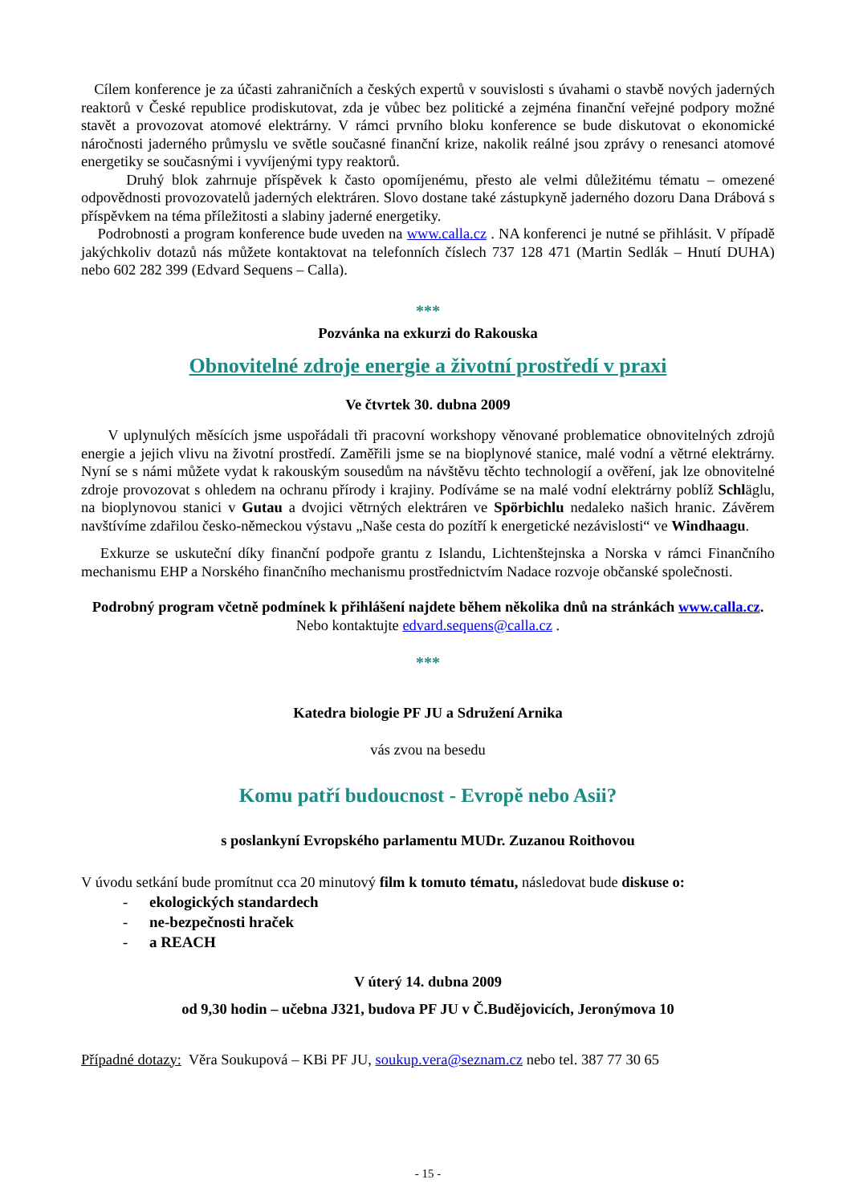Cílem konference je za účasti zahraničních a českých expertů v souvislosti s úvahami o stavbě nových jaderných reaktorů v České republice prodiskutovat, zda je vůbec bez politické a zejména finanční veřejné podpory možné stavět a provozovat atomové elektrárny. V rámci prvního bloku konference se bude diskutovat o ekonomické náročnosti jaderného průmyslu ve světle současné finanční krize, nakolik reálné jsou zprávy o renesanci atomové energetiky se současnými i vyvíjenými typy reaktorů.
Druhý blok zahrnuje příspěvek k často opomíjenému, přesto ale velmi důležitému tématu – omezené odpovědnosti provozovatelů jaderných elektráren. Slovo dostane také zástupkyně jaderného dozoru Dana Drábová s příspěvkem na téma příležitosti a slabiny jaderné energetiky.
Podrobnosti a program konference bude uveden na www.calla.cz . NA konferenci je nutné se přihlásit. V případě jakýchkoliv dotazů nás můžete kontaktovat na telefonních číslech 737 128 471 (Martin Sedlák – Hnutí DUHA) nebo 602 282 399 (Edvard Sequens – Calla).
***
Pozvánka na exkurzi do Rakouska
Obnovitelné zdroje energie a životní prostředí v praxi
Ve čtvrtek 30. dubna 2009
V uplynulých měsících jsme uspořádali tři pracovní workshopy věnované problematice obnovitelných zdrojů energie a jejich vlivu na životní prostředí. Zaměřili jsme se na bioplynové stanice, malé vodní a větrné elektrárny. Nyní se s námi můžete vydat k rakouským sousedům na návštěvu těchto technologií a ověření, jak lze obnovitelné zdroje provozovat s ohledem na ochranu přírody i krajiny. Podíváme se na malé vodní elektrárny poblíž Schläglu, na bioplynovou stanici v Gutau a dvojici větrných elektráren ve Spörbichlu nedaleko našich hranic. Závěrem navštívíme zdařilou česko-německou výstavu „Naše cesta do pozítří k energetické nezávislosti“ ve Windhaagu.
Exkurze se uskuteční díky finanční podpoře grantu z Islandu, Lichtenštejnska a Norska v rámci Finančního mechanismu EHP a Norského finančního mechanismu prostřednictvím Nadace rozvoje občanské společnosti.
Podrobný program včetně podmínek k přihlášení najdete během několika dnů na stránkách www.calla.cz. Nebo kontaktujte edvard.sequens@calla.cz .
***
Katedra biologie PF JU a Sdružení Arnika
vás zvou na besedu
Komu patří budoucnost - Evropě nebo Asii?
s poslankyní Evropského parlamentu MUDr. Zuzanou Roithovou
V úvodu setkání bude promítnut cca 20 minutový film k tomuto tématu, následovat bude diskuse o:
- ekologických standardech
- ne-bezpečnosti hraček
- a REACH
V úterý 14. dubna 2009
od 9,30 hodin – učebna J321, budova PF JU v Č.Budějovicích, Jeronýmova 10
Případné dotazy: Věra Soukupová – KBi PF JU, soukup.vera@seznam.cz nebo tel. 387 77 30 65
- 15 -